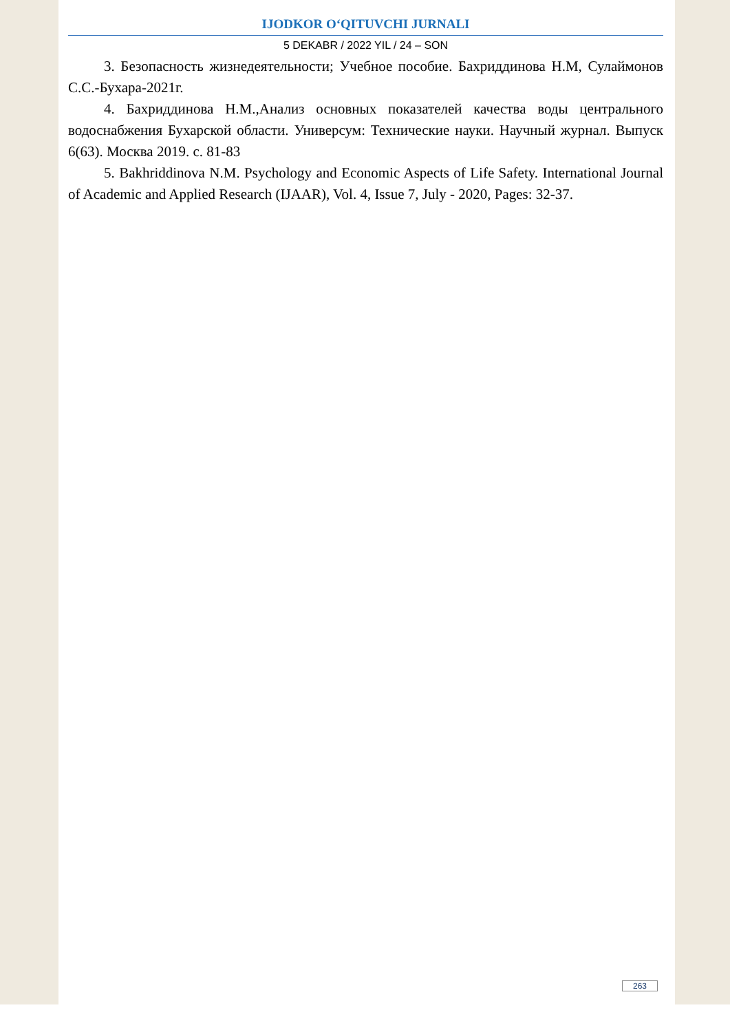IJODKOR O‘QITUVCHI JURNALI
5 DEKABR / 2022 YIL / 24 – SON
3. Безопасность жизнедеятельности; Учебное пособие. Бахриддинова Н.М, Сулаймонов С.С.-Бухара-2021г.
4. Бахриддинова Н.М.,Анализ основных показателей качества воды центрального водоснабжения Бухарской области. Универсум: Технические науки. Научный журнал. Выпуск 6(63). Москва 2019. с. 81-83
5. Bakhriddinova N.M. Psychology and Economic Aspects of Life Safety. International Journal of Academic and Applied Research (IJAAR), Vol. 4, Issue 7, July - 2020, Pages: 32-37.
263